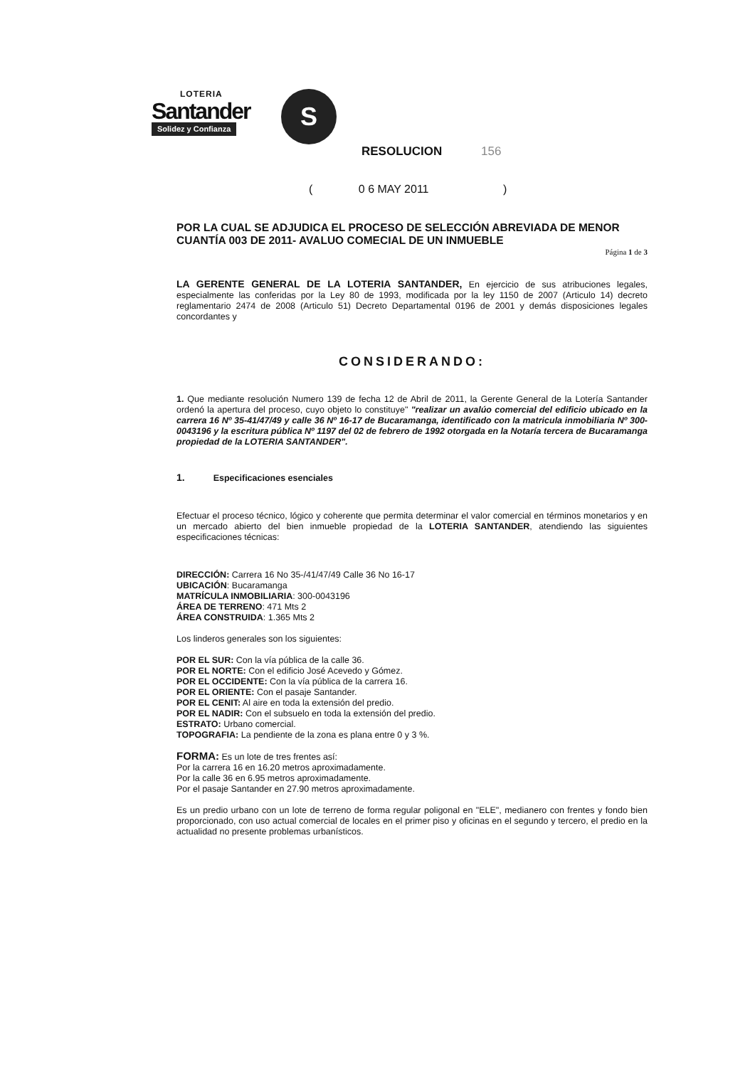LOTERIA
Santander
Solidez y Confianza
S
RESOLUCION 156
( 0 6 MAY 2011 )
POR LA CUAL SE ADJUDICA EL PROCESO DE SELECCIÓN ABREVIADA DE MENOR CUANTÍA 003 DE 2011- AVALUO COMECIAL DE UN INMUEBLE
Página 1 de 3
LA GERENTE GENERAL DE LA LOTERIA SANTANDER, En ejercicio de sus atribuciones legales, especialmente las conferidas por la Ley 80 de 1993, modificada por la ley 1150 de 2007 (Articulo 14) decreto reglamentario 2474 de 2008 (Articulo 51) Decreto Departamental 0196 de 2001 y demás disposiciones legales concordantes y
CONSIDERANDO:
1. Que mediante resolución Numero 139 de fecha 12 de Abril de 2011, la Gerente General de la Lotería Santander ordenó la apertura del proceso, cuyo objeto lo constituye" "realizar un avalúo comercial del edificio ubicado en la carrera 16 Nº 35-41/47/49 y calle 36 Nº 16-17 de Bucaramanga, identificado con la matricula inmobiliaria Nº 300-0043196 y la escritura pública Nº 1197 del 02 de febrero de 1992 otorgada en la Notaría tercera de Bucaramanga propiedad de la LOTERIA SANTANDER".
1. Especificaciones esenciales
Efectuar el proceso técnico, lógico y coherente que permita determinar el valor comercial en términos monetarios y en un mercado abierto del bien inmueble propiedad de la LOTERIA SANTANDER, atendiendo las siguientes especificaciones técnicas:
DIRECCIÓN: Carrera 16 No 35-/41/47/49 Calle 36 No 16-17
UBICACIÓN: Bucaramanga
MATRÍCULA INMOBILIARIA: 300-0043196
ÁREA DE TERRENO: 471 Mts 2
ÁREA CONSTRUIDA: 1.365 Mts 2
Los linderos generales son los siguientes:
POR EL SUR: Con la vía pública de la calle 36.
POR EL NORTE: Con el edificio José Acevedo y Gómez.
POR EL OCCIDENTE: Con la vía pública de la carrera 16.
POR EL ORIENTE: Con el pasaje Santander.
POR EL CENIT: Al aire en toda la extensión del predio.
POR EL NADIR: Con el subsuelo en toda la extensión del predio.
ESTRATO: Urbano comercial.
TOPOGRAFIA: La pendiente de la zona es plana entre 0 y 3 %.
FORMA: Es un lote de tres frentes así:
Por la carrera 16 en 16.20 metros aproximadamente.
Por la calle 36 en 6.95 metros aproximadamente.
Por el pasaje Santander en 27.90 metros aproximadamente.
Es un predio urbano con un lote de terreno de forma regular poligonal en "ELE", medianero con frentes y fondo bien proporcionado, con uso actual comercial de locales en el primer piso y oficinas en el segundo y tercero, el predio en la actualidad no presente problemas urbanísticos.